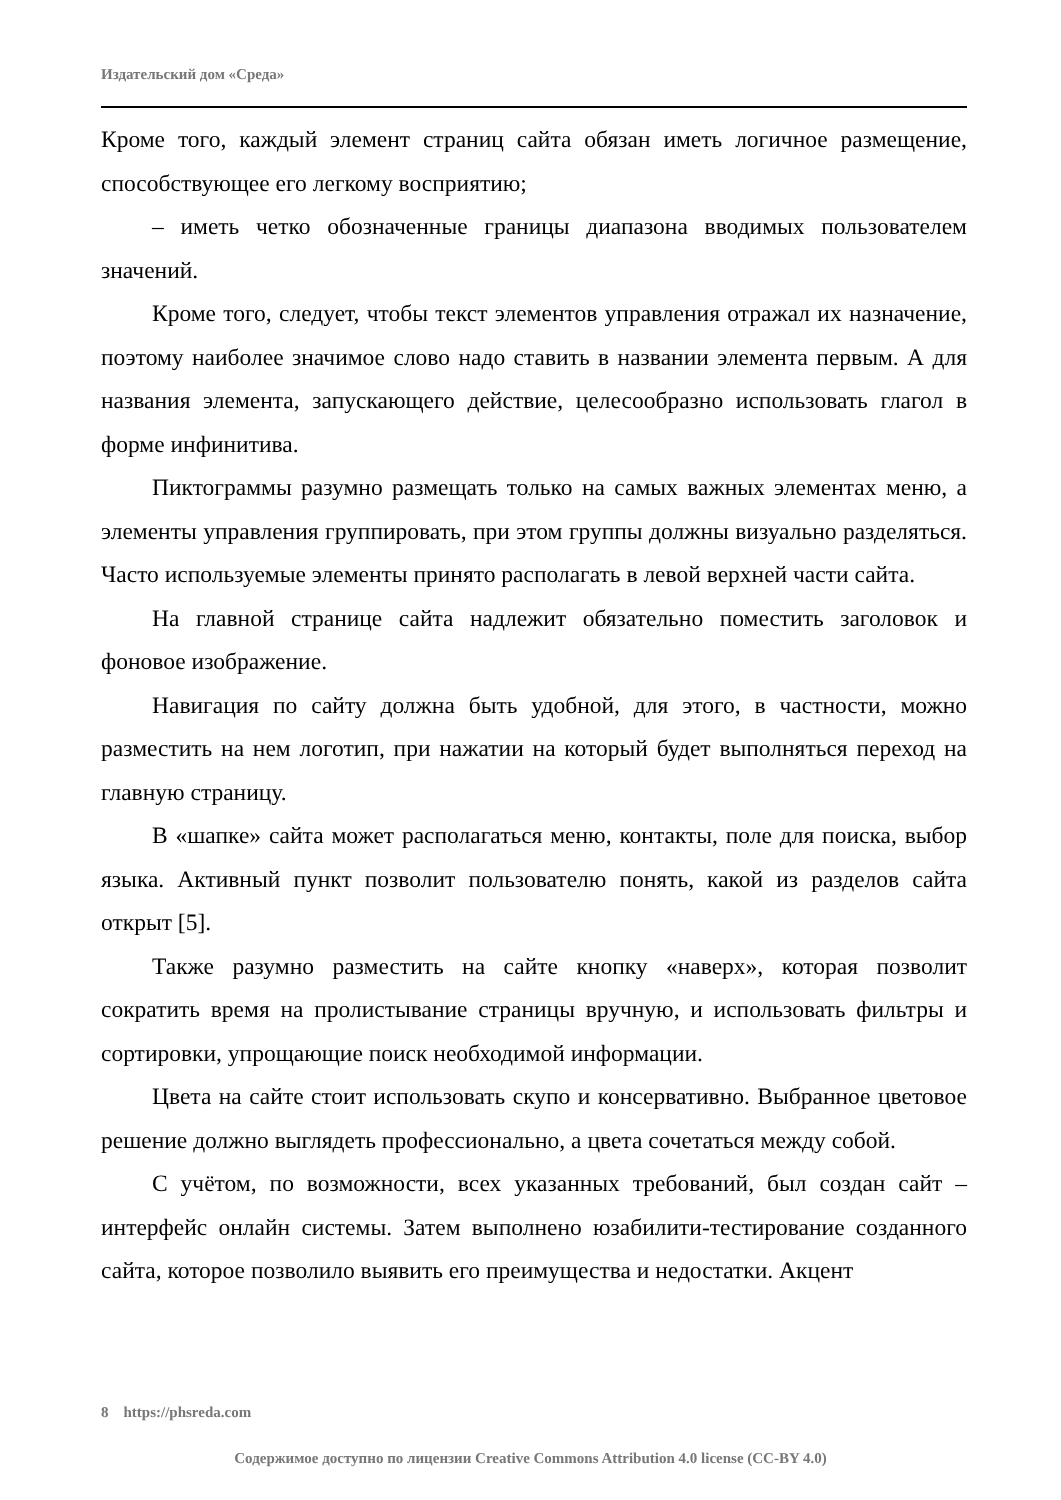Издательский дом «Среда»
Кроме того, каждый элемент страниц сайта обязан иметь логичное размещение, способствующее его легкому восприятию;
– иметь четко обозначенные границы диапазона вводимых пользователем значений.
Кроме того, следует, чтобы текст элементов управления отражал их назначение, поэтому наиболее значимое слово надо ставить в названии элемента первым. А для названия элемента, запускающего действие, целесообразно использовать глагол в форме инфинитива.
Пиктограммы разумно размещать только на самых важных элементах меню, а элементы управления группировать, при этом группы должны визуально разделяться. Часто используемые элементы принято располагать в левой верхней части сайта.
На главной странице сайта надлежит обязательно поместить заголовок и фоновое изображение.
Навигация по сайту должна быть удобной, для этого, в частности, можно разместить на нем логотип, при нажатии на который будет выполняться переход на главную страницу.
В «шапке» сайта может располагаться меню, контакты, поле для поиска, выбор языка. Активный пункт позволит пользователю понять, какой из разделов сайта открыт [5].
Также разумно разместить на сайте кнопку «наверх», которая позволит сократить время на пролистывание страницы вручную, и использовать фильтры и сортировки, упрощающие поиск необходимой информации.
Цвета на сайте стоит использовать скупо и консервативно. Выбранное цветовое решение должно выглядеть профессионально, а цвета сочетаться между собой.
С учётом, по возможности, всех указанных требований, был создан сайт – интерфейс онлайн системы. Затем выполнено юзабилити-тестирование созданного сайта, которое позволило выявить его преимущества и недостатки. Акцент
8 https://phsreda.com
Содержимое доступно по лицензии Creative Commons Attribution 4.0 license (CC-BY 4.0)